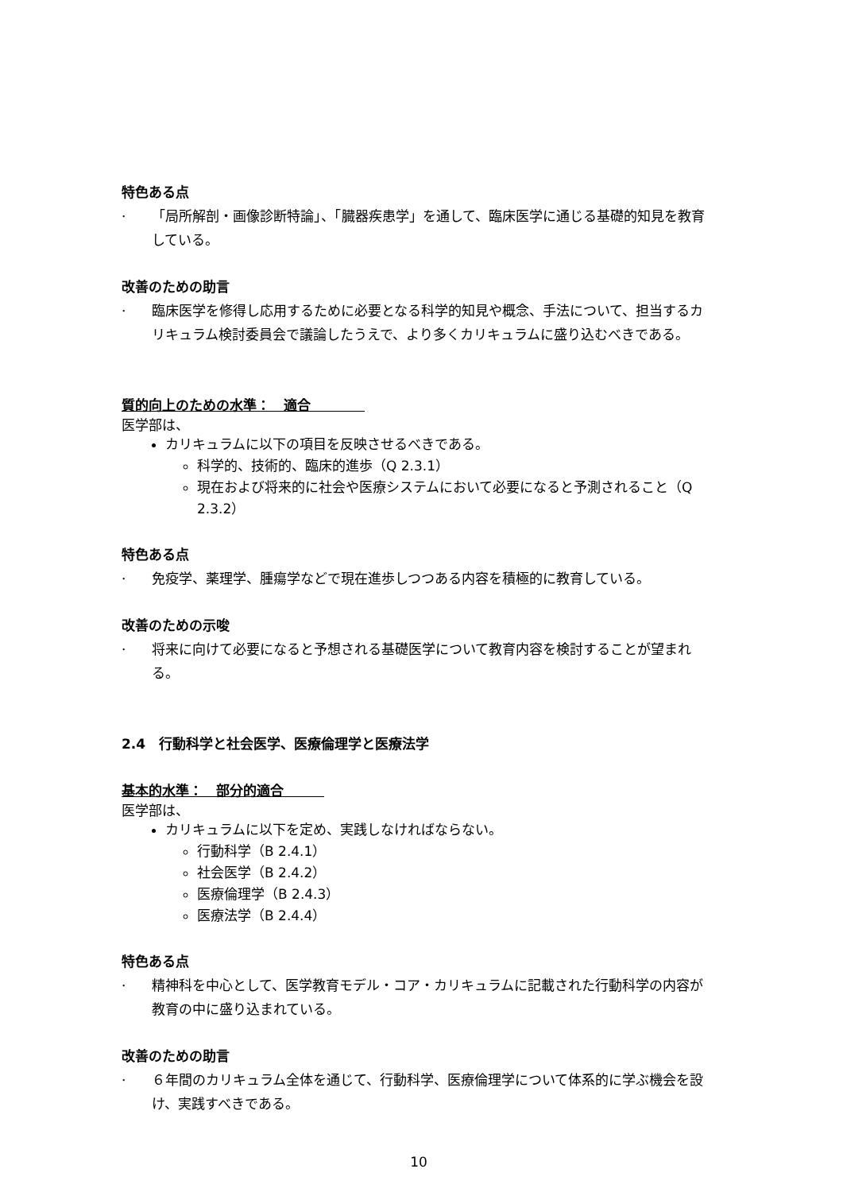特色ある点
· 「局所解剖・画像診断特論」、「臓器疾患学」を通して、臨床医学に通じる基礎的知見を教育している。
改善のための助言
· 臨床医学を修得し応用するために必要となる科学的知見や概念、手法について、担当するカリキュラム検討委員会で議論したうえで、より多くカリキュラムに盛り込むべきである。
質的向上のための水準：　適合　　　　
医学部は、
カリキュラムに以下の項目を反映させるべきである。
科学的、技術的、臨床的進歩（Q 2.3.1）
現在および将来的に社会や医療システムにおいて必要になると予測されること（Q 2.3.2）
特色ある点
· 免疫学、薬理学、腫瘍学などで現在進歩しつつある内容を積極的に教育している。
改善のための示唆
· 将来に向けて必要になると予想される基礎医学について教育内容を検討することが望まれる。
2.4　行動科学と社会医学、医療倫理学と医療法学
基本的水準：　部分的適合　　　
医学部は、
カリキュラムに以下を定め、実践しなければならない。
行動科学（B 2.4.1）
社会医学（B 2.4.2）
医療倫理学（B 2.4.3）
医療法学（B 2.4.4）
特色ある点
· 精神科を中心として、医学教育モデル・コア・カリキュラムに記載された行動科学の内容が教育の中に盛り込まれている。
改善のための助言
· ６年間のカリキュラム全体を通じて、行動科学、医療倫理学について体系的に学ぶ機会を設け、実践すべきである。
10